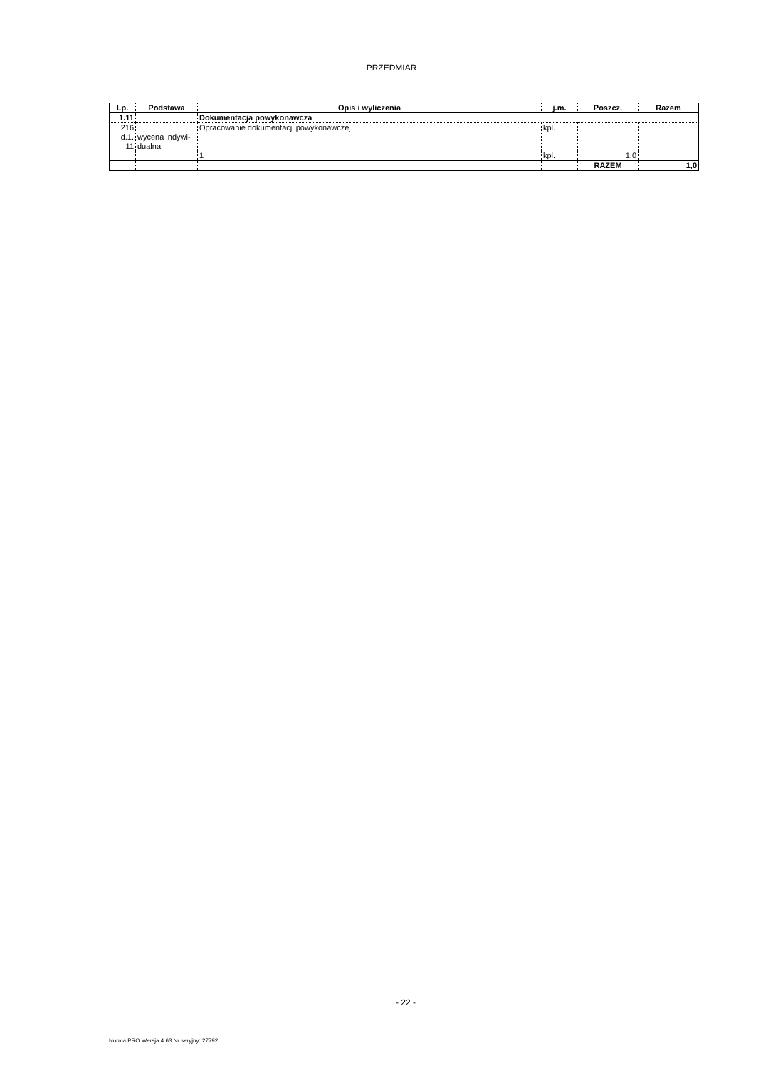PRZEDMIAR
| Lp. | Podstawa | Opis i wyliczenia | j.m. | Poszcz. | Razem |
| --- | --- | --- | --- | --- | --- |
| 1.11 | | Dokumentacja powykonawcza | | | |
| 216 d.1. 11 | wycena indywi- dualna | Opracowanie dokumentacji powykonawczej | kpl. | | |
| | | 1 | kpl. | 1,0 | |
| | | | | RAZEM | 1,0 |
- 22 -
Norma PRO Wersja 4.63 Nr seryjny: 27792